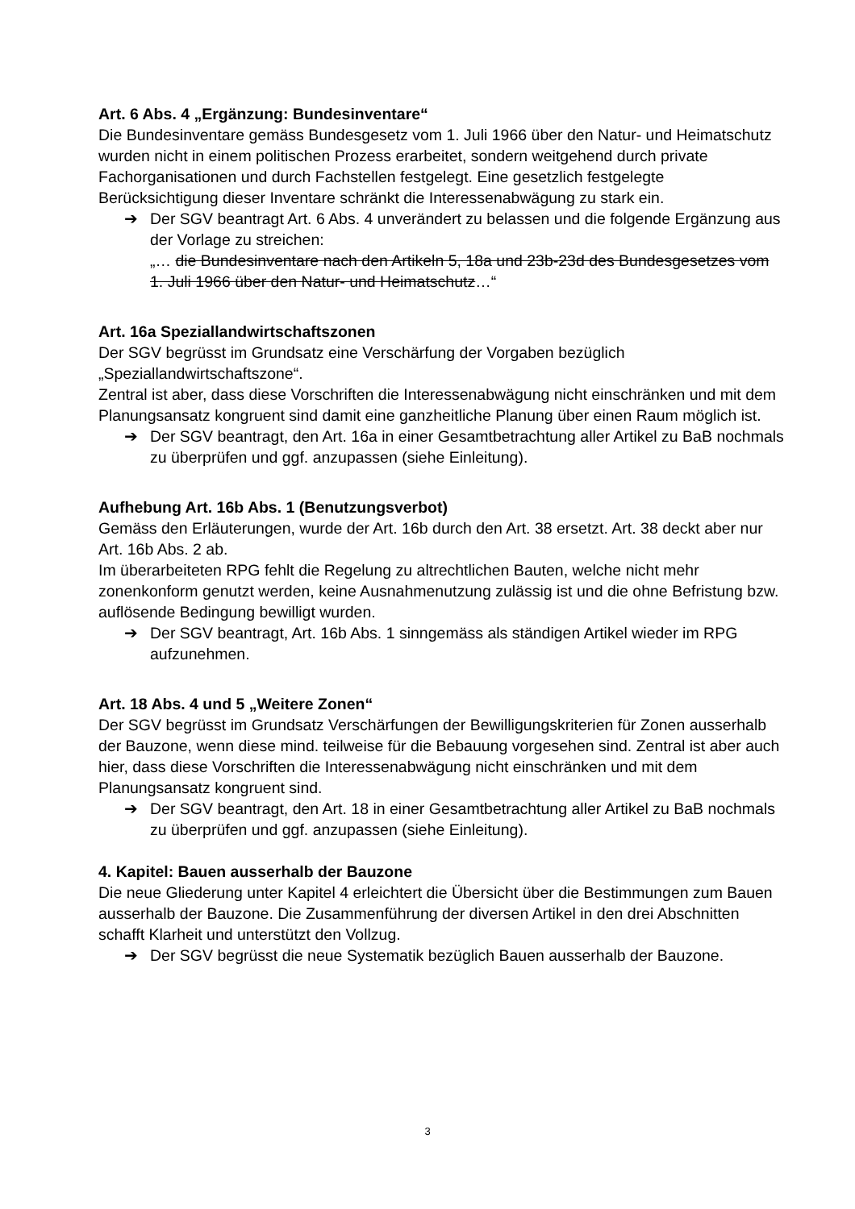Art. 6 Abs. 4 „Ergänzung: Bundesinventare“
Die Bundesinventare gemäss Bundesgesetz vom 1. Juli 1966 über den Natur- und Heimatschutz wurden nicht in einem politischen Prozess erarbeitet, sondern weitgehend durch private Fachorganisationen und durch Fachstellen festgelegt. Eine gesetzlich festgelegte Berücksichtigung dieser Inventare schränkt die Interessenabwägung zu stark ein.
➔ Der SGV beantragt Art. 6 Abs. 4 unverändert zu belassen und die folgende Ergänzung aus der Vorlage zu streichen:
„… die Bundesinventare nach den Artikeln 5, 18a und 23b-23d des Bundesgesetzes vom 1. Juli 1966 über den Natur- und Heimatschutz…“
Art. 16a Speziallandwirtschaftszonen
Der SGV begrüsst im Grundsatz eine Verschärfung der Vorgaben bezüglich „Speziallandwirtschaftszone“.
Zentral ist aber, dass diese Vorschriften die Interessenabwägung nicht einschränken und mit dem Planungsansatz kongruent sind damit eine ganzheitliche Planung über einen Raum möglich ist.
➔ Der SGV beantragt, den Art. 16a in einer Gesamtbetrachtung aller Artikel zu BaB nochmals zu überprüfen und ggf. anzupassen (siehe Einleitung).
Aufhebung Art. 16b Abs. 1 (Benutzungsverbot)
Gemäss den Erläuterungen, wurde der Art. 16b durch den Art. 38 ersetzt. Art. 38 deckt aber nur Art. 16b Abs. 2 ab.
Im überarbeiteten RPG fehlt die Regelung zu altrechtlichen Bauten, welche nicht mehr zonenkonform genutzt werden, keine Ausnahmenutzung zulässig ist und die ohne Befristung bzw. auflösende Bedingung bewilligt wurden.
➔ Der SGV beantragt, Art. 16b Abs. 1 sinngemäss als ständigen Artikel wieder im RPG aufzunehmen.
Art. 18 Abs. 4 und 5 „Weitere Zonen“
Der SGV begrüsst im Grundsatz Verschärfungen der Bewilligungskriterien für Zonen ausserhalb der Bauzone, wenn diese mind. teilweise für die Bebauung vorgesehen sind. Zentral ist aber auch hier, dass diese Vorschriften die Interessenabwägung nicht einschränken und mit dem Planungsansatz kongruent sind.
➔ Der SGV beantragt, den Art. 18 in einer Gesamtbetrachtung aller Artikel zu BaB nochmals zu überprüfen und ggf. anzupassen (siehe Einleitung).
4. Kapitel: Bauen ausserhalb der Bauzone
Die neue Gliederung unter Kapitel 4 erleichtert die Übersicht über die Bestimmungen zum Bauen ausserhalb der Bauzone. Die Zusammenführung der diversen Artikel in den drei Abschnitten schafft Klarheit und unterstützt den Vollzug.
➔ Der SGV begrüsst die neue Systematik bezüglich Bauen ausserhalb der Bauzone.
3